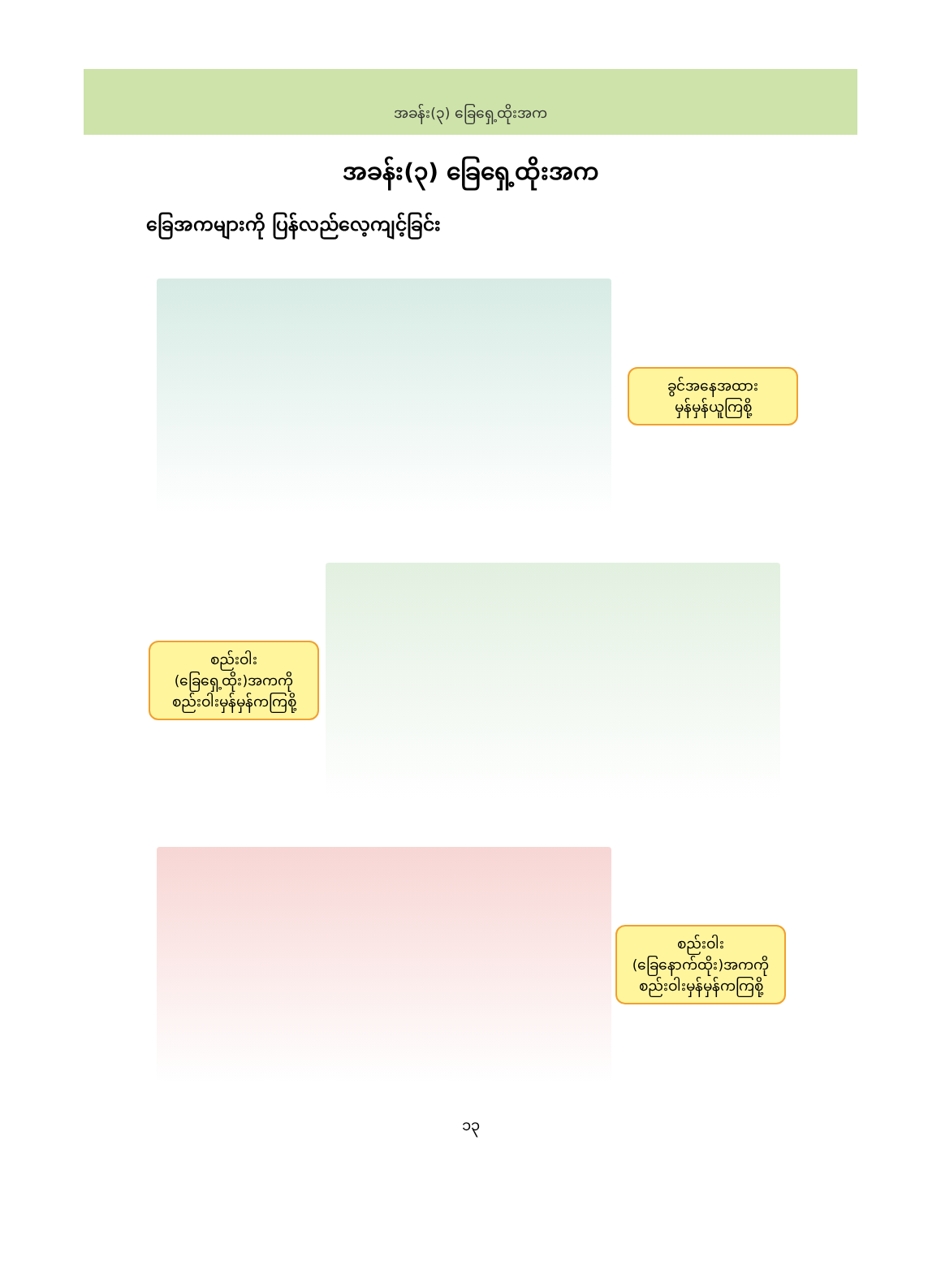အခန်း(၃) ခြေရှေ့ထိုးအက
အခန်း(၃) ခြေရှေ့ထိုးအက
ခြေအကများကို ပြန်လည်လေ့ကျင့်ခြင်း
ခွင်အနေအထား
မှန်မှန်ယူကြစို့
စည်းဝါး
(ခြေရှေ့ထိုး)အကကို
စည်းဝါးမှန်မှန်ကကြစို့
စည်းဝါး
(ခြေနောက်ထိုး)အကကို
စည်းဝါးမှန်မှန်ကကြစို့
၁၃